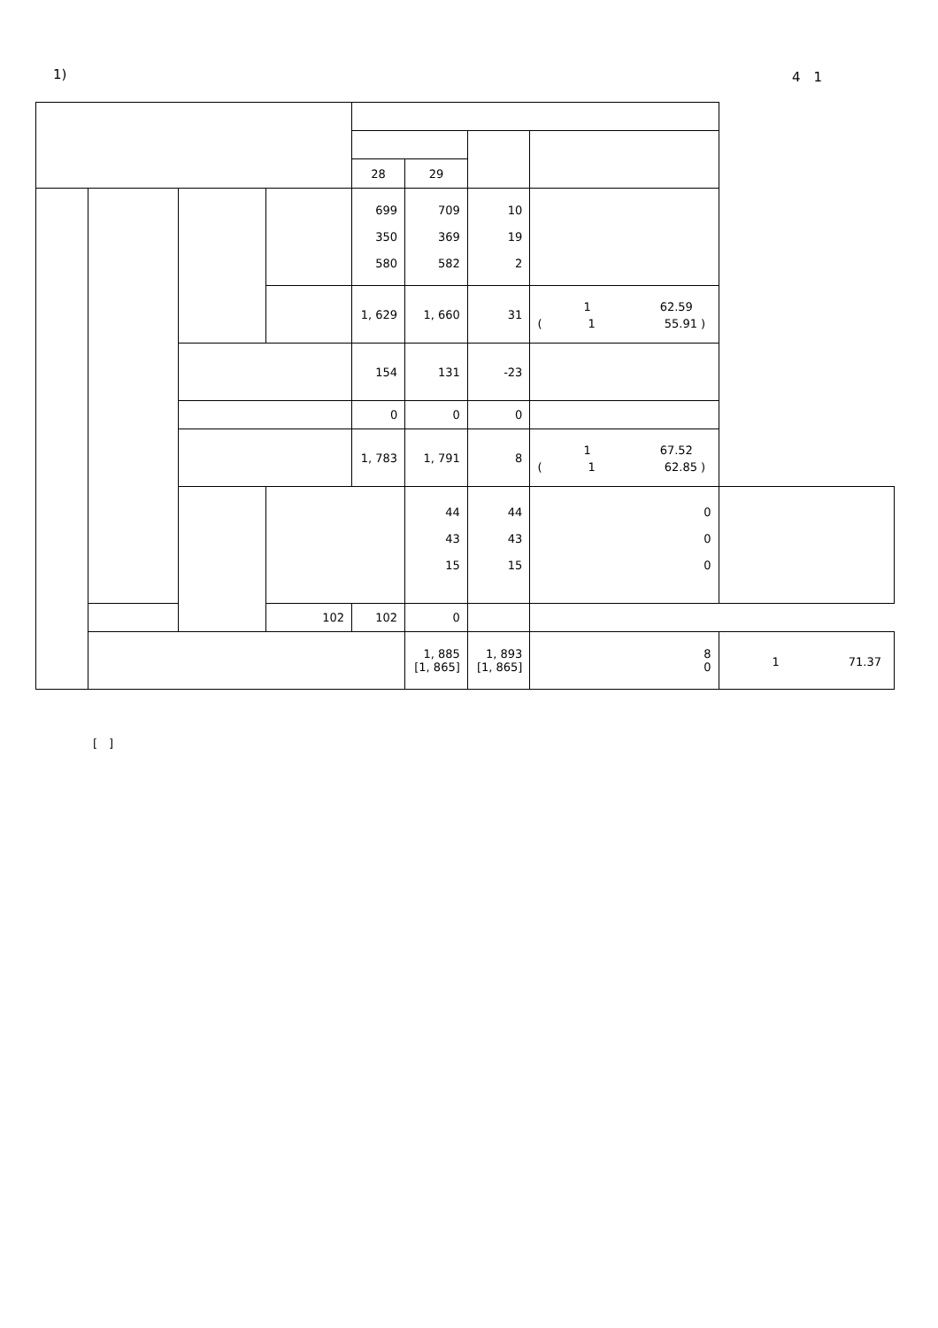1) 4　1
| | | | | 28 | 29 | | | |
| --- | --- | --- | --- | --- | --- | --- | --- | --- |
| | | | | 699 350 580 | 709 369 582 | 10 19 2 | | |
| | | | | 1, 629 | 1, 660 | 31 | 1 62.59 ( 1 55.91 ) | |
| | | | | 154 | 131 | -23 | | |
| | | | | 0 | 0 | 0 | | |
| | | | | 1, 783 | 1, 791 | 8 | 1 67.52 ( 1 62.85 ) | |
| | | | | | 44 43 15 | 44 43 15 | 0 0 0 | |
| | | | 102 | 102 | 0 | | | |
| | | | | | 1, 885 [1, 865] | 1, 893 [1, 865] | 8 0 | 1 71.37 |
[　]